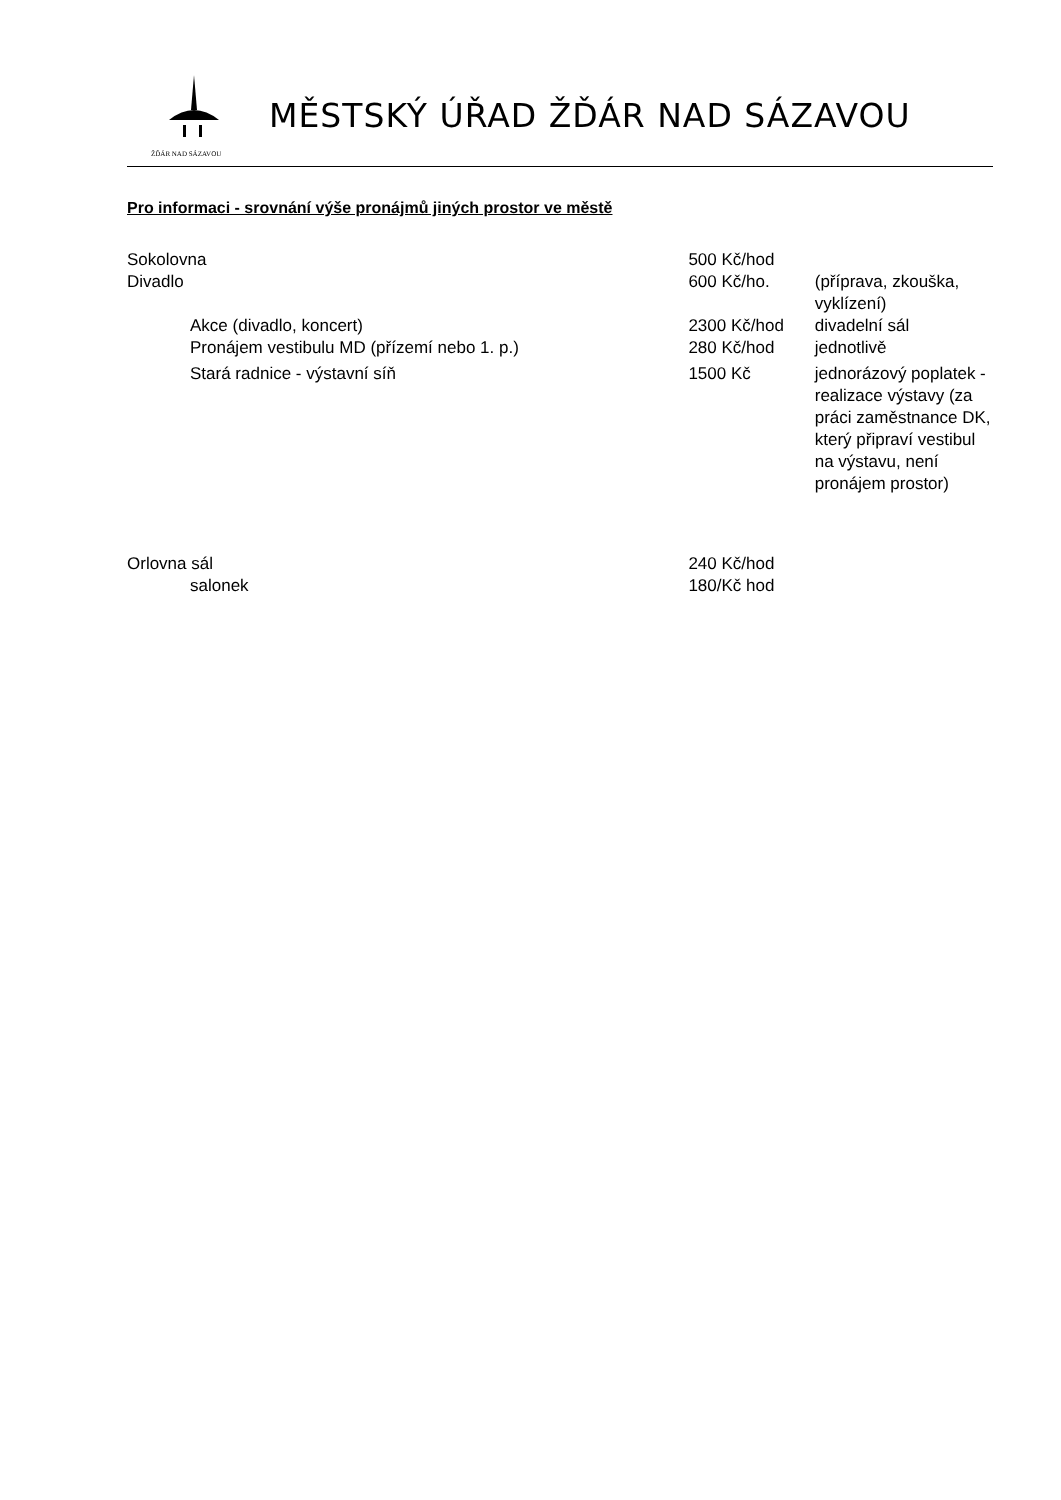ŽĎÁR NAD SÁZAVOU
MĚSTSKÝ ÚŘAD ŽĎÁR NAD SÁZAVOU
Pro informaci - srovnání výše pronájmů jiných prostor ve městě
| Sokolovna | 500 Kč/hod | |
| Divadlo | 600 Kč/ho. | (příprava, zkouška, vyklízení) |
| Akce (divadlo, koncert) | 2300 Kč/hod | divadelní sál |
| Pronájem vestibulu MD (přízemí nebo 1. p.) | 280 Kč/hod | jednotlivě |
| Stará radnice - výstavní síň | 1500 Kč | jednorázový poplatek - realizace výstavy (za práci zaměstnance DK, který připraví vestibul na výstavu, není pronájem prostor) |
| Orlovna sál | 240 Kč/hod | |
| salonek | 180/Kč hod | |